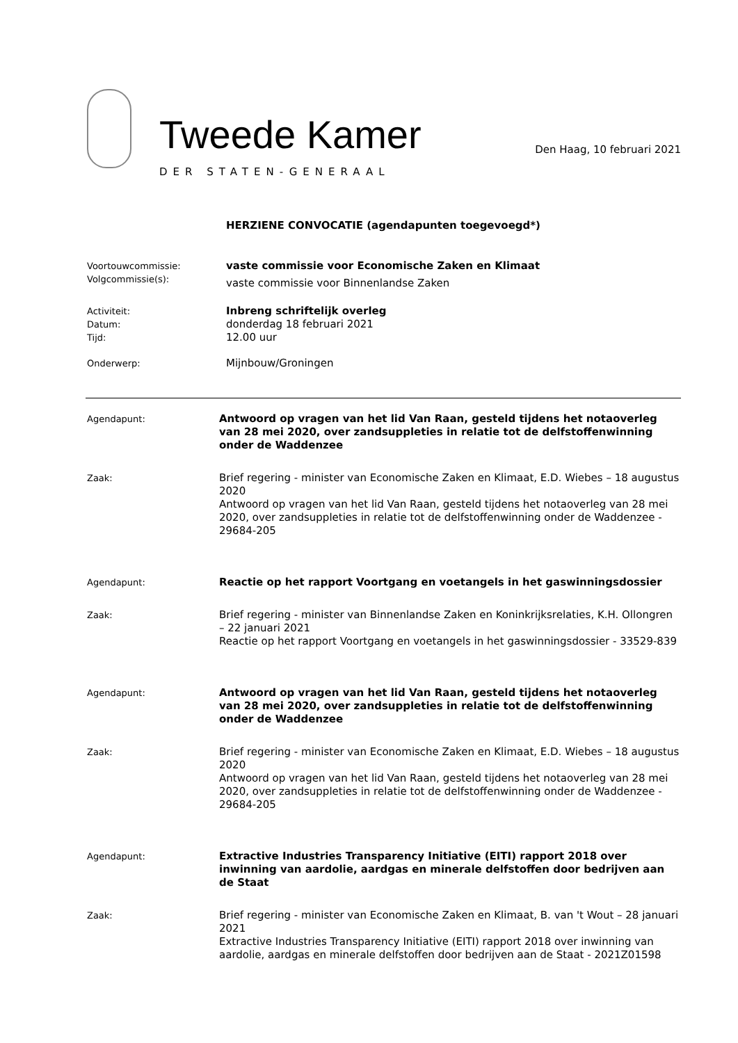Tweede Kamer
DER STATEN-GENERAAL
Den Haag, 10 februari 2021
HERZIENE CONVOCATIE (agendapunten toegevoegd*)
Voortouwcommissie:
Volgcommissie(s):
vaste commissie voor Economische Zaken en Klimaat
vaste commissie voor Binnenlandse Zaken
Activiteit:
Datum:
Tijd:
Inbreng schriftelijk overleg
donderdag 18 februari 2021
12.00 uur
Onderwerp:
Mijnbouw/Groningen
Agendapunt:
Antwoord op vragen van het lid Van Raan, gesteld tijdens het notaoverleg van 28 mei 2020, over zandsuppleties in relatie tot de delfstoffenwinning onder de Waddenzee
Zaak:
Brief regering - minister van Economische Zaken en Klimaat, E.D. Wiebes – 18 augustus 2020
Antwoord op vragen van het lid Van Raan, gesteld tijdens het notaoverleg van 28 mei 2020, over zandsuppleties in relatie tot de delfstoffenwinning onder de Waddenzee - 29684-205
Agendapunt:
Reactie op het rapport Voortgang en voetangels in het gaswinningsdossier
Zaak:
Brief regering - minister van Binnenlandse Zaken en Koninkrijksrelaties, K.H. Ollongren – 22 januari 2021
Reactie op het rapport Voortgang en voetangels in het gaswinningsdossier - 33529-839
Agendapunt:
Antwoord op vragen van het lid Van Raan, gesteld tijdens het notaoverleg van 28 mei 2020, over zandsuppleties in relatie tot de delfstoffenwinning onder de Waddenzee
Zaak:
Brief regering - minister van Economische Zaken en Klimaat, E.D. Wiebes – 18 augustus 2020
Antwoord op vragen van het lid Van Raan, gesteld tijdens het notaoverleg van 28 mei 2020, over zandsuppleties in relatie tot de delfstoffenwinning onder de Waddenzee - 29684-205
Agendapunt:
Extractive Industries Transparency Initiative (EITI) rapport 2018 over inwinning van aardolie, aardgas en minerale delfstoffen door bedrijven aan de Staat
Zaak:
Brief regering - minister van Economische Zaken en Klimaat, B. van 't Wout – 28 januari 2021
Extractive Industries Transparency Initiative (EITI) rapport 2018 over inwinning van aardolie, aardgas en minerale delfstoffen door bedrijven aan de Staat - 2021Z01598